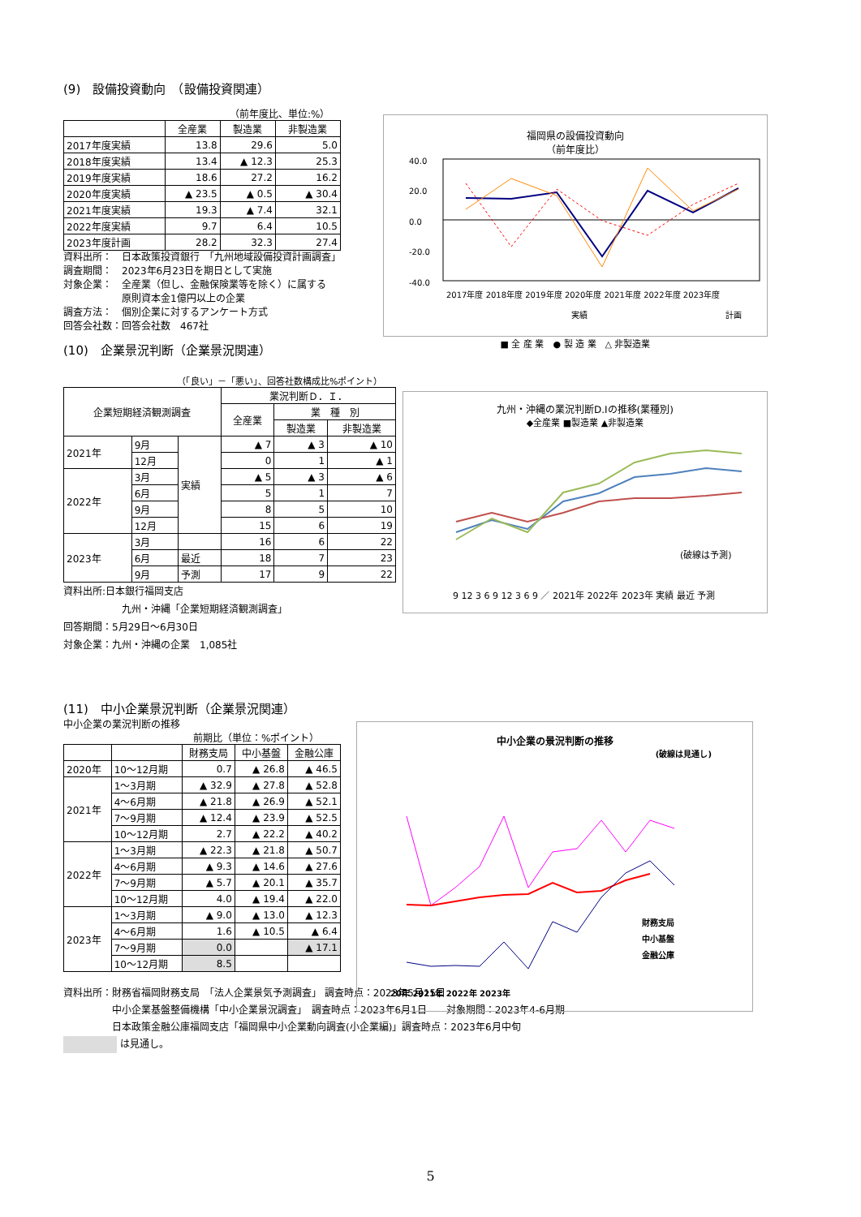(9)　設備投資動向　（設備投資関連）
（前年度比、単位:%）
| | 全産業 | 製造業 | 非製造業 |
| --- | --- | --- | --- |
| 2017年度実績 | 13.8 | 29.6 | 5.0 |
| 2018年度実績 | 13.4 | ▲ 12.3 | 25.3 |
| 2019年度実績 | 18.6 | 27.2 | 16.2 |
| 2020年度実績 | ▲ 23.5 | ▲ 0.5 | ▲ 30.4 |
| 2021年度実績 | 19.3 | ▲ 7.4 | 32.1 |
| 2022年度実績 | 9.7 | 6.4 | 10.5 |
| 2023年度計画 | 28.2 | 32.3 | 27.4 |
資料出所：　日本政策投資銀行　「九州地域設備投資計画調査」
調査期間：　2023年6月23日を期日として実施
対象企業：　全産業（但し、金融保険業等を除く）に属する
　　　　　　原則資本金1億円以上の企業
調査方法：　個別企業に対するアンケート方式
回答会社数：回答会社数　467社
福岡県の設備投資動向
（前年度比）
40.0
20.0
0.0
-20.0
-40.0
2017年度 2018年度 2019年度 2020年度 2021年度 2022年度 2023年度
実績
計画
■ 全 産 業　● 製 造 業　△ 非製造業
(10)　企業景況判断（企業景況関連）
（「良い」－「悪い」、回答社数構成比%ポイント）
| 企業短期経済観測調査 | | | 業況判断Ｄ．Ｉ． | | |
| --- | --- | --- | --- | --- | --- |
| | | | 全産業 | 業 種 別 | |
| | | | | 製造業 | 非製造業 |
| 2021年 | 9月 | 実績 | ▲ 7 | ▲ 3 | ▲ 10 |
| | 12月 | | 0 | 1 | ▲ 1 |
| 2022年 | 3月 | | ▲ 5 | ▲ 3 | ▲ 6 |
| | 6月 | | 5 | 1 | 7 |
| | 9月 | | 8 | 5 | 10 |
| | 12月 | | 15 | 6 | 19 |
| 2023年 | 3月 | | 16 | 6 | 22 |
| | 6月 | 最近 | 18 | 7 | 23 |
| | 9月 | 予測 | 17 | 9 | 22 |
資料出所:日本銀行福岡支店
　　　　　　九州・沖縄「企業短期経済観測調査」
回答期間：5月29日～6月30日
対象企業：九州・沖縄の企業　1,085社
九州・沖縄の業況判断D.Iの推移(業種別)
◆全産業 ■製造業 ▲非製造業
(破線は予測)
9 12 3 6 9 12 3 6 9 ／ 2021年 2022年 2023年 実績 最近 予測
(11)　中小企業景況判断（企業景況関連）
中小企業の業況判断の推移
前期比（単位：%ポイント）
| | | 財務支局 | 中小基盤 | 金融公庫 |
| --- | --- | --- | --- | --- |
| 2020年 | 10～12月期 | 0.7 | ▲ 26.8 | ▲ 46.5 |
| 2021年 | 1～3月期 | ▲ 32.9 | ▲ 27.8 | ▲ 52.8 |
| | 4～6月期 | ▲ 21.8 | ▲ 26.9 | ▲ 52.1 |
| | 7～9月期 | ▲ 12.4 | ▲ 23.9 | ▲ 52.5 |
| | 10～12月期 | 2.7 | ▲ 22.2 | ▲ 40.2 |
| 2022年 | 1～3月期 | ▲ 22.3 | ▲ 21.8 | ▲ 50.7 |
| | 4～6月期 | ▲ 9.3 | ▲ 14.6 | ▲ 27.6 |
| | 7～9月期 | ▲ 5.7 | ▲ 20.1 | ▲ 35.7 |
| | 10～12月期 | 4.0 | ▲ 19.4 | ▲ 22.0 |
| 2023年 | 1～3月期 | ▲ 9.0 | ▲ 13.0 | ▲ 12.3 |
| | 4～6月期 | 1.6 | ▲ 10.5 | ▲ 6.4 |
| | 7～9月期 | 0.0 | | ▲ 17.1 |
| | 10～12月期 | 8.5 | | |
資料出所：財務省福岡財務支局　「法人企業景気予測調査」 調査時点：2023年5月15日
　　　　　中小企業基盤整備機構「中小企業景況調査」　調査時点：2023年6月1日　　対象期間：2023年4-6月期
　　　　　日本政策金融公庫福岡支店「福岡県中小企業動向調査(小企業編)」調査時点：2023年6月中旬
は見通し。
中小企業の景況判断の推移
(破線は見通し)
財務支局
中小基盤
金融公庫
20年 2021年 2022年 2023年
5